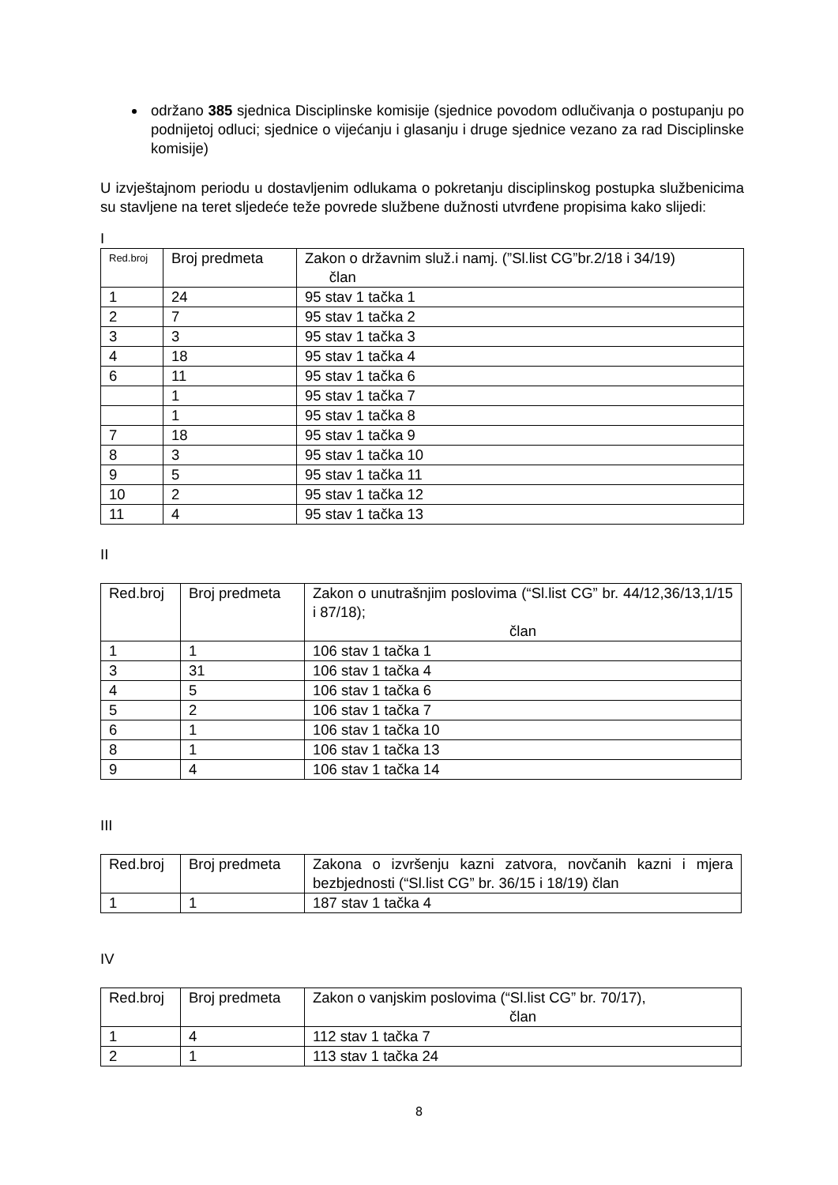održano 385 sjednica Disciplinske komisije (sjednice povodom odlučivanja o postupanju po podnijetoj odluci; sjednice o vijećanju i glasanju i druge sjednice vezano za rad Disciplinske komisije)
U izvještajnom periodu u dostavljenim odlukama o pokretanju disciplinskog postupka službenicima su stavljene na teret sljedeće teže povrede službene dužnosti utvrđene propisima kako slijedi:
I
| Red.broj | Broj predmeta | Zakon o državnim služ.i namj. (”Sl.list CG”br.2/18 i 34/19) član |
| 1 | 24 | 95 stav 1 tačka 1 |
| 2 | 7 | 95 stav 1 tačka 2 |
| 3 | 3 | 95 stav 1 tačka 3 |
| 4 | 18 | 95 stav 1 tačka 4 |
| 6 | 11 | 95 stav 1 tačka 6 |
| | 1 | 95 stav 1 tačka 7 |
| | 1 | 95 stav 1 tačka 8 |
| 7 | 18 | 95 stav 1 tačka 9 |
| 8 | 3 | 95 stav 1 tačka 10 |
| 9 | 5 | 95 stav 1 tačka 11 |
| 10 | 2 | 95 stav 1 tačka 12 |
| 11 | 4 | 95 stav 1 tačka 13 |
II
| Red.broj | Broj predmeta | Zakon o unutrašnjim poslovima (“Sl.list CG” br. 44/12,36/13,1/15 i 87/18); član |
| 1 | 1 | 106 stav 1 tačka 1 |
| 3 | 31 | 106 stav 1 tačka 4 |
| 4 | 5 | 106 stav 1 tačka 6 |
| 5 | 2 | 106 stav 1 tačka 7 |
| 6 | 1 | 106 stav 1 tačka 10 |
| 8 | 1 | 106 stav 1 tačka 13 |
| 9 | 4 | 106 stav 1 tačka 14 |
III
| Red.broj | Broj predmeta | Zakona o izvršenju kazni zatvora, novčanih kazni i mjera bezbjednosti (“Sl.list CG” br. 36/15 i 18/19) član |
| 1 | 1 | 187 stav 1 tačka 4 |
IV
| Red.broj | Broj predmeta | Zakon o vanjskim poslovima (“Sl.list CG” br. 70/17), član |
| 1 | 4 | 112 stav 1 tačka 7 |
| 2 | 1 | 113 stav 1 tačka 24 |
8